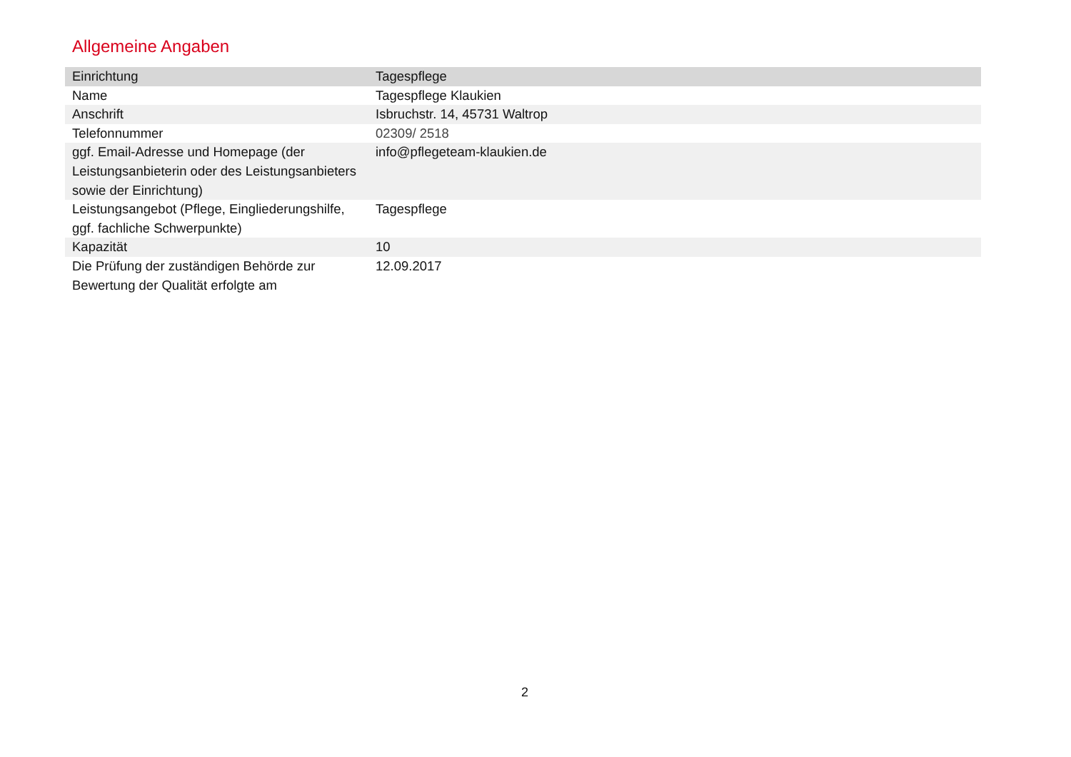Allgemeine Angaben
| Einrichtung | Tagespflege |
| Name | Tagespflege Klaukien |
| Anschrift | Isbruchstr. 14, 45731 Waltrop |
| Telefonnummer | 02309/ 2518 |
| ggf. Email-Adresse und Homepage (der Leistungsanbieterin oder des Leistungsanbieters sowie der Einrichtung) | info@pflegeteam-klaukien.de |
| Leistungsangebot (Pflege, Eingliederungshilfe, ggf. fachliche Schwerpunkte) | Tagespflege |
| Kapazität | 10 |
| Die Prüfung der zuständigen Behörde zur Bewertung der Qualität erfolgte am | 12.09.2017 |
2